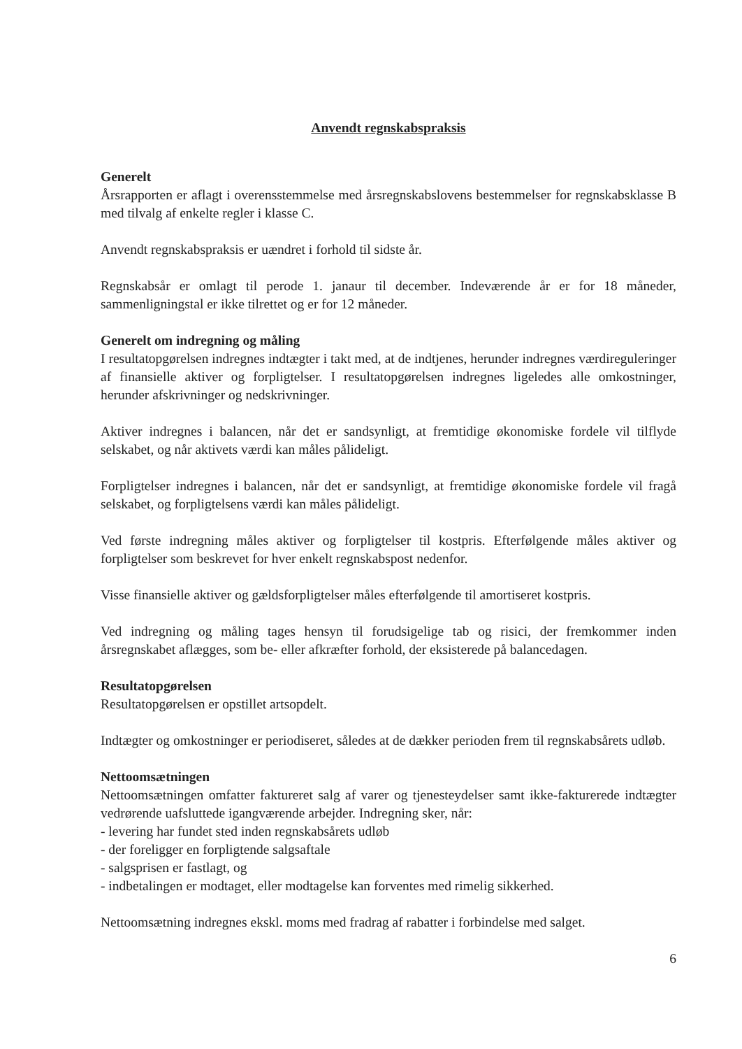Anvendt regnskabspraksis
Generelt
Årsrapporten er aflagt i overensstemmelse med årsregnskabslovens bestemmelser for regnskabsklasse B med tilvalg af enkelte regler i klasse C.
Anvendt regnskabspraksis er uændret i forhold til sidste år.
Regnskabsår er omlagt til perode 1. janaur til december. Indeværende år er for 18 måneder, sammenligningstal er ikke tilrettet og er for 12 måneder.
Generelt om indregning og måling
I resultatopgørelsen indregnes indtægter i takt med, at de indtjenes, herunder indregnes værdireguleringer af finansielle aktiver og forpligtelser. I resultatopgørelsen indregnes ligeledes alle omkostninger, herunder afskrivninger og nedskrivninger.
Aktiver indregnes i balancen, når det er sandsynligt, at fremtidige økonomiske fordele vil tilflyde selskabet, og når aktivets værdi kan måles pålideligt.
Forpligtelser indregnes i balancen, når det er sandsynligt, at fremtidige økonomiske fordele vil fragå selskabet, og forpligtelsens værdi kan måles pålideligt.
Ved første indregning måles aktiver og forpligtelser til kostpris. Efterfølgende måles aktiver og forpligtelser som beskrevet for hver enkelt regnskabspost nedenfor.
Visse finansielle aktiver og gældsforpligtelser måles efterfølgende til amortiseret kostpris.
Ved indregning og måling tages hensyn til forudsigelige tab og risici, der fremkommer inden årsregnskabet aflægges, som be- eller afkræfter forhold, der eksisterede på balancedagen.
Resultatopgørelsen
Resultatopgørelsen er opstillet artsopdelt.
Indtægter og omkostninger er periodiseret, således at de dækker perioden frem til regnskabsårets udløb.
Nettoomsætningen
Nettoomsætningen omfatter faktureret salg af varer og tjenesteydelser samt ikke-fakturerede indtægter vedrørende uafsluttede igangværende arbejder. Indregning sker, når:
- levering har fundet sted inden regnskabsårets udløb
- der foreligger en forpligtende salgsaftale
- salgsprisen er fastlagt, og
- indbetalingen er modtaget, eller modtagelse kan forventes med rimelig sikkerhed.
Nettoomsætning indregnes ekskl. moms med fradrag af rabatter i forbindelse med salget.
6